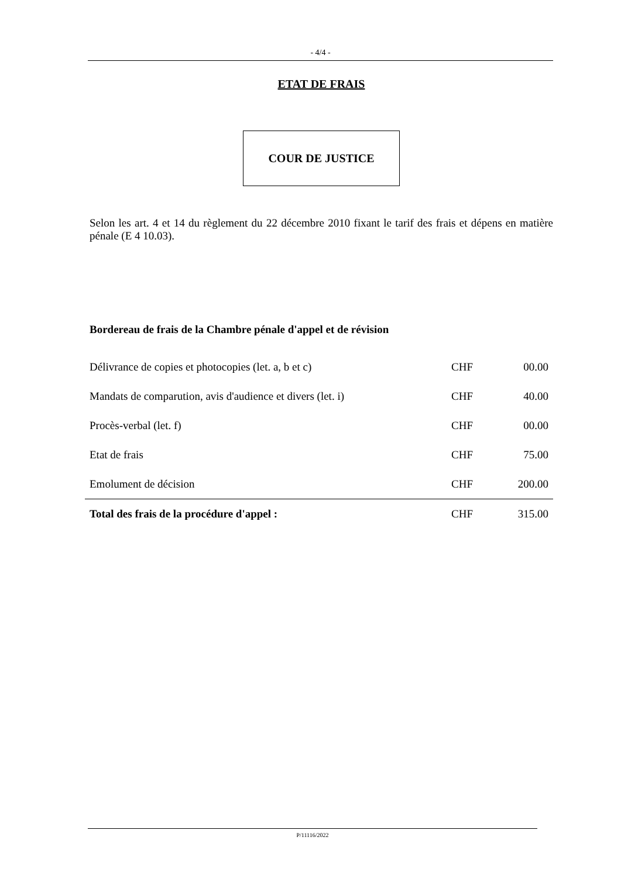- 4/4 -
ETAT DE FRAIS
COUR DE JUSTICE
Selon les art. 4 et 14 du règlement du 22 décembre 2010 fixant le tarif des frais et dépens en matière pénale (E 4 10.03).
Bordereau de frais de la Chambre pénale d'appel et de révision
| Délivrance de copies et photocopies (let. a, b et c) | CHF | 00.00 |
| Mandats de comparution, avis d'audience et divers (let. i) | CHF | 40.00 |
| Procès-verbal (let. f) | CHF | 00.00 |
| Etat de frais | CHF | 75.00 |
| Emolument de décision | CHF | 200.00 |
| Total des frais de la procédure d'appel : | CHF | 315.00 |
P/11116/2022